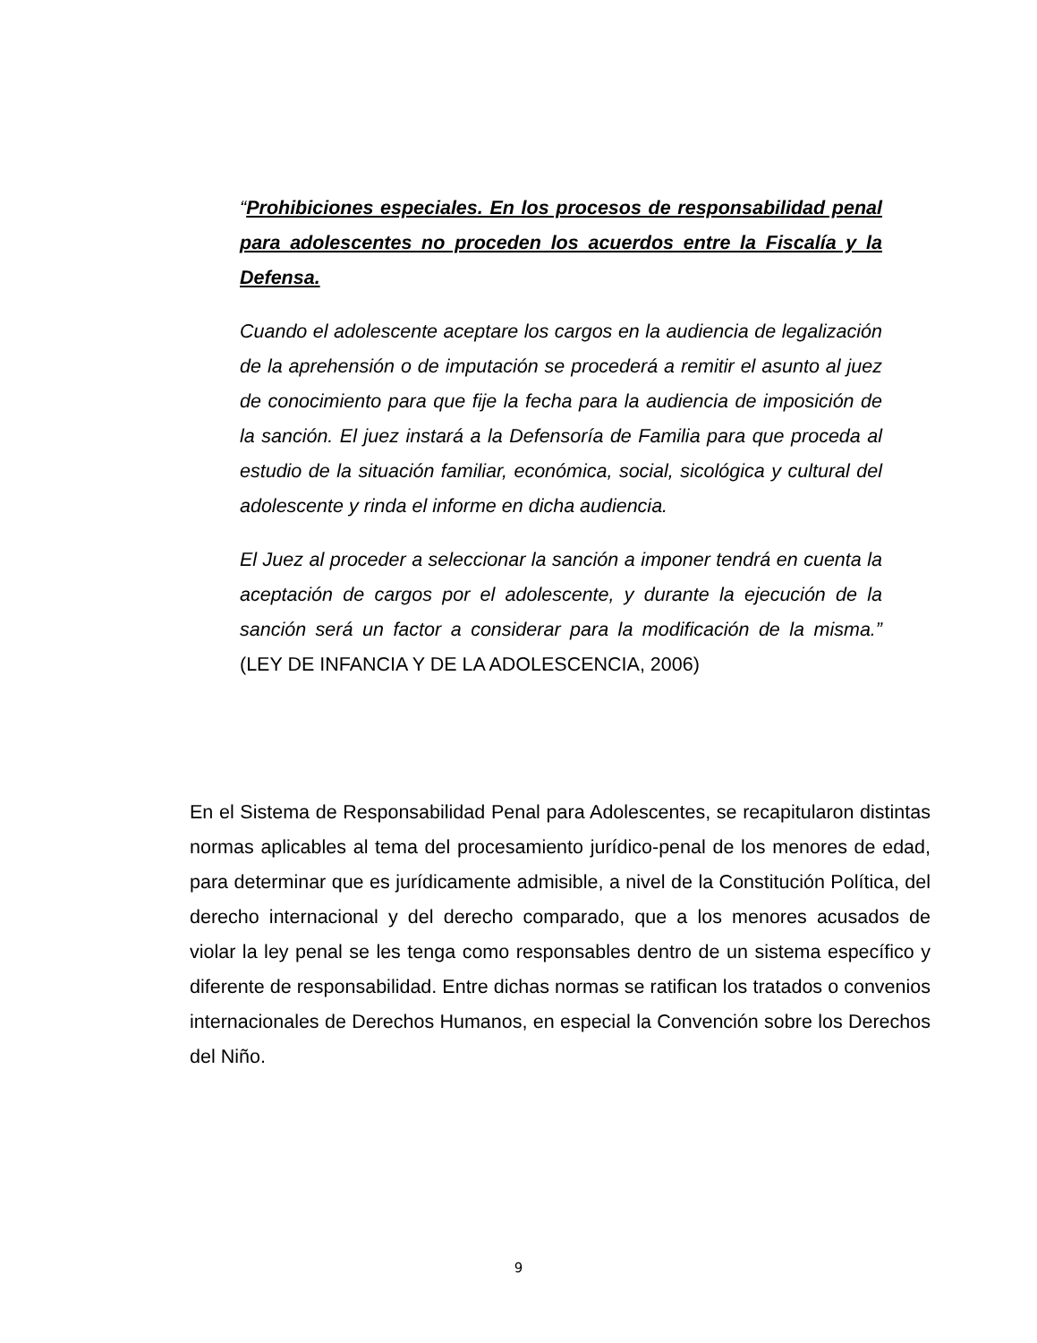“Prohibiciones especiales. En los procesos de responsabilidad penal para adolescentes no proceden los acuerdos entre la Fiscalía y la Defensa.
Cuando el adolescente aceptare los cargos en la audiencia de legalización de la aprehensión o de imputación se procederá a remitir el asunto al juez de conocimiento para que fije la fecha para la audiencia de imposición de la sanción. El juez instará a la Defensoría de Familia para que proceda al estudio de la situación familiar, económica, social, sicológica y cultural del adolescente y rinda el informe en dicha audiencia.
El Juez al proceder a seleccionar la sanción a imponer tendrá en cuenta la aceptación de cargos por el adolescente, y durante la ejecución de la sanción será un factor a considerar para la modificación de la misma.” (LEY DE INFANCIA Y DE LA ADOLESCENCIA, 2006)
En el Sistema de Responsabilidad Penal para Adolescentes, se recapitularon distintas normas aplicables al tema del procesamiento jurídico-penal de los menores de edad, para determinar que es jurídicamente admisible, a nivel de la Constitución Política, del derecho internacional y del derecho comparado, que a los menores acusados de violar la ley penal se les tenga como responsables dentro de un sistema específico y diferente de responsabilidad. Entre dichas normas se ratifican los tratados o convenios internacionales de Derechos Humanos, en especial la Convención sobre los Derechos del Niño.
9